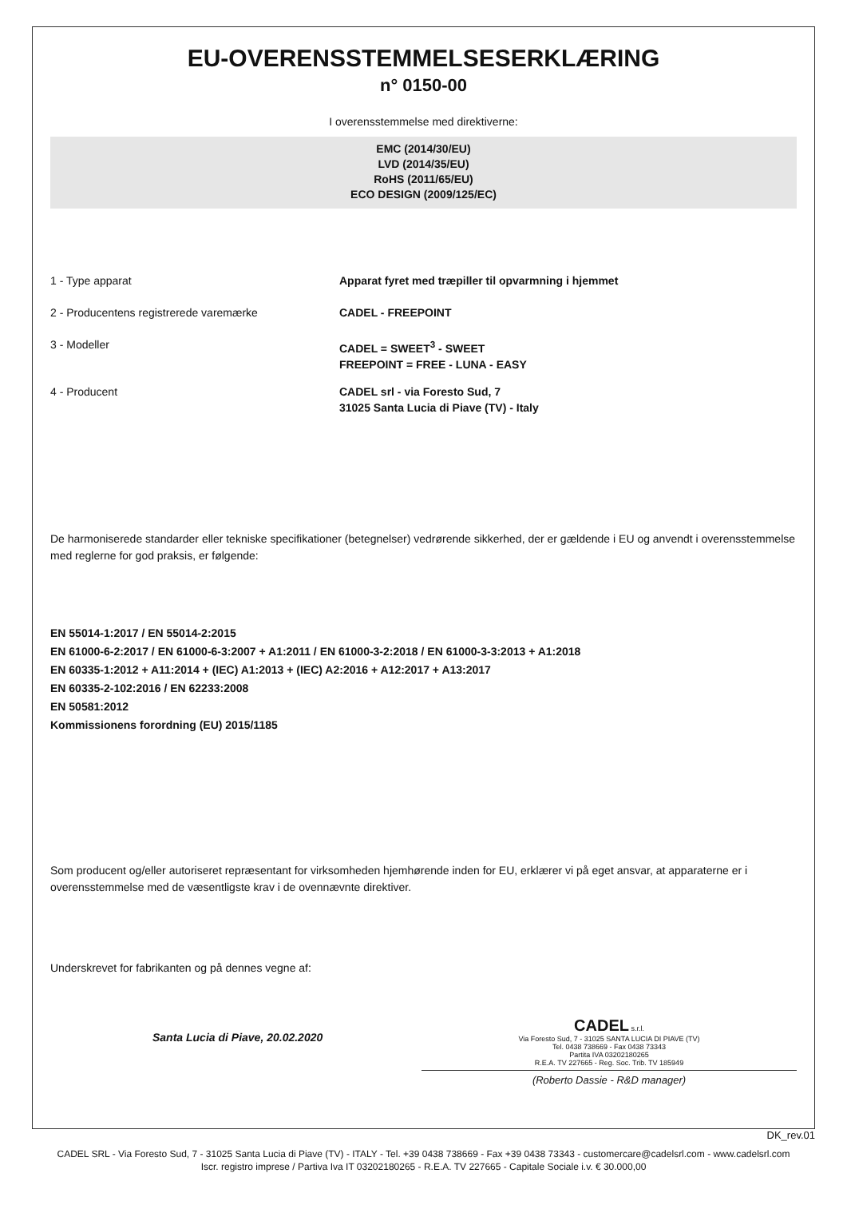EU-OVERENSSTEMMELSESERKLÆRING
n° 0150-00
I overensstemmelse med direktiverne:
EMC (2014/30/EU)
LVD (2014/35/EU)
RoHS (2011/65/EU)
ECO DESIGN (2009/125/EC)
1 - Type apparat Apparat fyret med træpiller til opvarmning i hjemmet
2 - Producentens registrerede varemærke CADEL - FREEPOINT
3 - Modeller CADEL = SWEET<sup>3</sup> - SWEET
FREEPOINT = FREE - LUNA - EASY
4 - Producent CADEL srl - via Foresto Sud, 7
31025 Santa Lucia di Piave (TV) - Italy
De harmoniserede standarder eller tekniske specifikationer (betegnelser) vedrørende sikkerhed, der er gældende i EU og anvendt i overensstemmelse med reglerne for god praksis, er følgende:
EN 55014-1:2017 / EN 55014-2:2015
EN 61000-6-2:2017 / EN 61000-6-3:2007 + A1:2011 / EN 61000-3-2:2018 / EN 61000-3-3:2013 + A1:2018
EN 60335-1:2012 + A11:2014 + (IEC) A1:2013 + (IEC) A2:2016 + A12:2017 + A13:2017
EN 60335-2-102:2016 / EN 62233:2008
EN 50581:2012
Kommissionens forordning (EU) 2015/1185
Som producent og/eller autoriseret repræsentant for virksomheden hjemhørende inden for EU, erklærer vi på eget ansvar, at apparaterne er i overensstemmelse med de væsentligste krav i de ovennævnte direktiver.
Underskrevet for fabrikanten og på dennes vegne af:
Santa Lucia di Piave, 20.02.2020
CADEL s.r.l.
Via Foresto Sud, 7 - 31025 SANTA LUCIA DI PIAVE (TV)
Tel. 0438 738669 - Fax 0438 73343
Partita IVA 03202180265
R.E.A. TV 227665 - Reg. Soc. Trib. TV 185949
(Roberto Dassie - R&D manager)
DK_rev.01
CADEL SRL - Via Foresto Sud, 7 - 31025 Santa Lucia di Piave (TV) - ITALY - Tel. +39 0438 738669 - Fax +39 0438 73343 - customercare@cadelsrl.com - www.cadelsrl.com
Iscr. registro imprese / Partiva Iva IT 03202180265 - R.E.A. TV 227665 - Capitale Sociale i.v. € 30.000,00